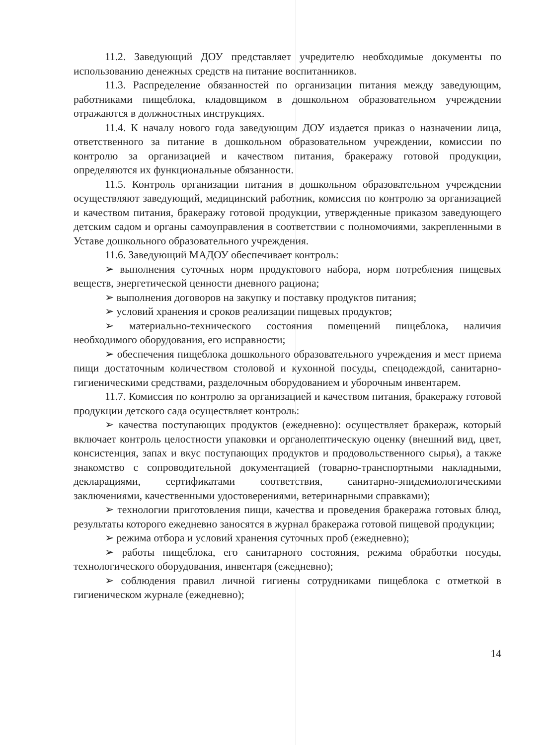11.2. Заведующий ДОУ представляет учредителю необходимые документы по использованию денежных средств на питание воспитанников.
11.3. Распределение обязанностей по организации питания между заведующим, работниками пищеблока, кладовщиком в дошкольном образовательном учреждении отражаются в должностных инструкциях.
11.4. К началу нового года заведующим ДОУ издается приказ о назначении лица, ответственного за питание в дошкольном образовательном учреждении, комиссии по контролю за организацией и качеством питания, бракеражу готовой продукции, определяются их функциональные обязанности.
11.5. Контроль организации питания в дошкольном образовательном учреждении осуществляют заведующий, медицинский работник, комиссия по контролю за организацией и качеством питания, бракеражу готовой продукции, утвержденные приказом заведующего детским садом и органы самоуправления в соответствии с полномочиями, закрепленными в Уставе дошкольного образовательного учреждения.
11.6. Заведующий МАДОУ обеспечивает контроль:
➢ выполнения суточных норм продуктового набора, норм потребления пищевых веществ, энергетической ценности дневного рациона;
➢ выполнения договоров на закупку и поставку продуктов питания;
➢ условий хранения и сроков реализации пищевых продуктов;
➢ материально-технического состояния помещений пищеблока, наличия необходимого оборудования, его исправности;
➢ обеспечения пищеблока дошкольного образовательного учреждения и мест приема пищи достаточным количеством столовой и кухонной посуды, спецодеждой, санитарно-гигиеническими средствами, разделочным оборудованием и уборочным инвентарем.
11.7. Комиссия по контролю за организацией и качеством питания, бракеражу готовой продукции детского сада осуществляет контроль:
➢ качества поступающих продуктов (ежедневно): осуществляет бракераж, который включает контроль целостности упаковки и органолептическую оценку (внешний вид, цвет, консистенция, запах и вкус поступающих продуктов и продовольственного сырья), а также знакомство с сопроводительной документацией (товарно-транспортными накладными, декларациями, сертификатами соответствия, санитарно-эпидемиологическими заключениями, качественными удостоверениями, ветеринарными справками);
➢ технологии приготовления пищи, качества и проведения бракеража готовых блюд, результаты которого ежедневно заносятся в журнал бракеража готовой пищевой продукции;
➢ режима отбора и условий хранения суточных проб (ежедневно);
➢ работы пищеблока, его санитарного состояния, режима обработки посуды, технологического оборудования, инвентаря (ежедневно);
➢ соблюдения правил личной гигиены сотрудниками пищеблока с отметкой в гигиеническом журнале (ежедневно);
14